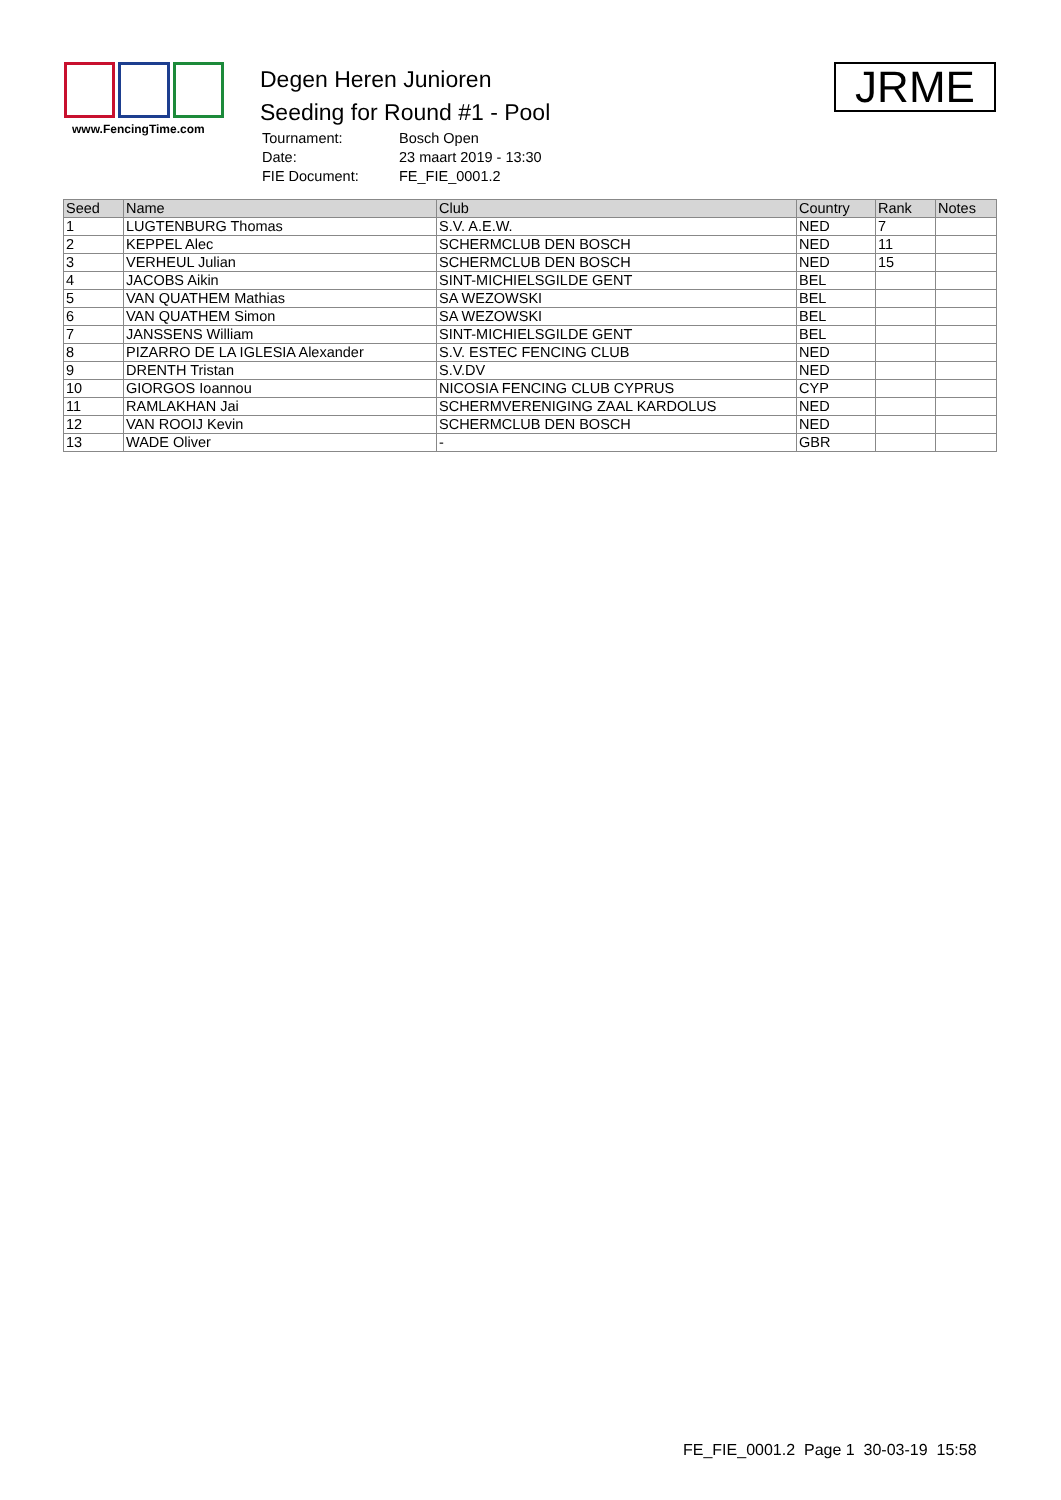www.FencingTime.com
Degen Heren Junioren
Seeding for Round #1 - Pool
| Tournament: | Bosch Open |
| Date: | 23 maart 2019 - 13:30 |
| FIE Document: | FE_FIE_0001.2 |
JRME
| Seed | Name | Club | Country | Rank | Notes |
| --- | --- | --- | --- | --- | --- |
| 1 | LUGTENBURG Thomas | S.V. A.E.W. | NED | 7 | |
| 2 | KEPPEL Alec | SCHERMCLUB DEN BOSCH | NED | 11 | |
| 3 | VERHEUL Julian | SCHERMCLUB DEN BOSCH | NED | 15 | |
| 4 | JACOBS Aikin | SINT-MICHIELSGILDE GENT | BEL | | |
| 5 | VAN QUATHEM Mathias | SA WEZOWSKI | BEL | | |
| 6 | VAN QUATHEM Simon | SA WEZOWSKI | BEL | | |
| 7 | JANSSENS William | SINT-MICHIELSGILDE GENT | BEL | | |
| 8 | PIZARRO DE LA IGLESIA Alexander | S.V. ESTEC FENCING CLUB | NED | | |
| 9 | DRENTH Tristan | S.V.DV | NED | | |
| 10 | GIORGOS Ioannou | NICOSIA FENCING CLUB CYPRUS | CYP | | |
| 11 | RAMLAKHAN Jai | SCHERMVERENIGING ZAAL KARDOLUS | NED | | |
| 12 | VAN ROOIJ Kevin | SCHERMCLUB DEN BOSCH | NED | | |
| 13 | WADE Oliver | - | GBR | | |
FE_FIE_0001.2 Page 1 30-03-19 15:58